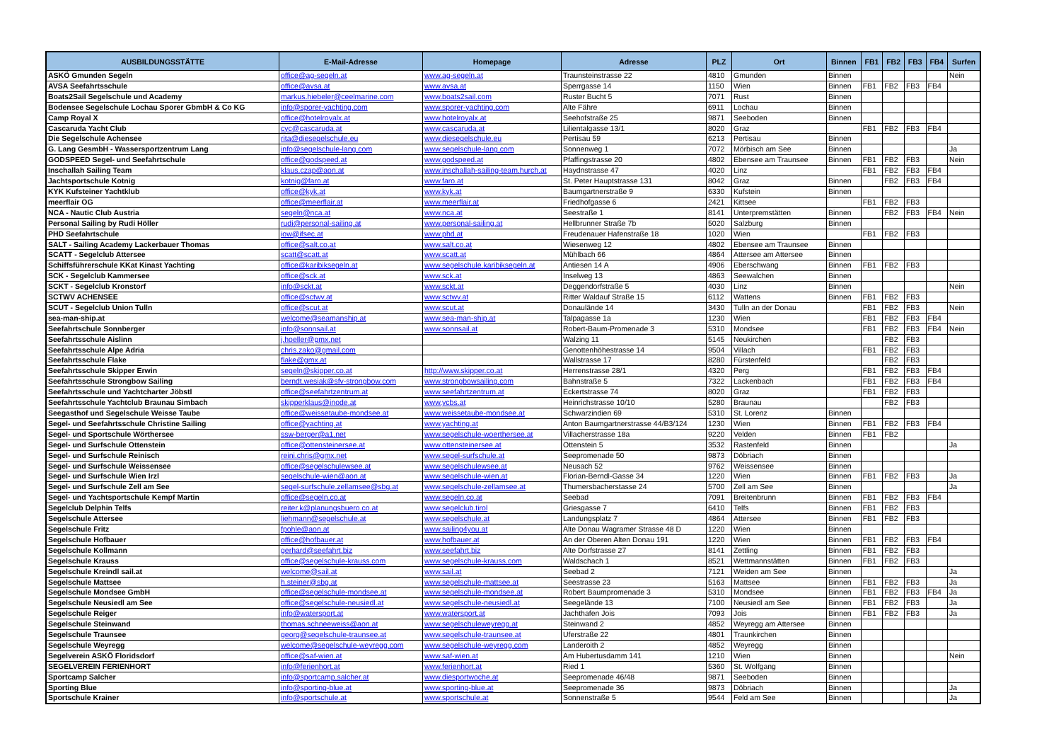| AUSBILDUNGSSTÄTTE | E-Mail-Adresse | Homepage | Adresse | PLZ | Ort | Binnen | FB1 | FB2 | FB3 | FB4 | Surfen |
| --- | --- | --- | --- | --- | --- | --- | --- | --- | --- | --- | --- |
| ASKÖ Gmunden Segeln | office@ag-segeln.at | www.ag-segeln.at | Traunsteinstrasse 22 | 4810 | Gmunden | Binnen | | | | | Nein |
| AVSA Seefahrtsschule | office@avsa.at | www.avsa.at | Sperrgasse 14 | 1150 | Wien | Binnen | FB1 | FB2 | FB3 | FB4 | |
| Boats2Sail Segelschule und Academy | markus.hiebeler@ceelmarine.com | www.boats2sail.com | Ruster Bucht 5 | 7071 | Rust | Binnen | | | | | |
| Bodensee Segelschule Lochau Sporer GbmbH & Co KG | info@sporer-yachting.com | www.sporer-yachting.com | Alte Fähre | 6911 | Lochau | Binnen | | | | | |
| Camp Royal X | office@hotelroyalx.at | www.hotelroyalx.at | Seehofstraße 25 | 9871 | Seeboden | Binnen | | | | | |
| Cascaruda Yacht Club | cyc@cascaruda.at | www.cascaruda.at | Lilientalgasse 13/1 | 8020 | Graz | | FB1 | FB2 | FB3 | FB4 | |
| Die Segelschule Achensee | rita@diesegelschule.eu | www.diesegelschule.eu | Pertisau 59 | 6213 | Pertisau | Binnen | | | | | |
| G. Lang GesmbH - Wassersportzentrum Lang | info@segelschule-lang.com | www.segelschule-lang.com | Sonnenweg 1 | 7072 | Mörbisch am See | Binnen | | | | | Ja |
| GODSPEED Segel- und Seefahrtschule | office@godspeed.at | www.godspeed.at | Pfaffingstrasse 20 | 4802 | Ebensee am Traunsee | Binnen | FB1 | FB2 | FB3 | | Nein |
| Inschallah Sailing Team | klaus.czap@aon.at | www.inschallah-sailing-team.hurch.at | Haydnstrasse 47 | 4020 | Linz | | FB1 | FB2 | FB3 | FB4 | |
| Jachtsportschule Kotnig | kotnig@faro.at | www.faro.at | St. Peter Hauptstrasse 131 | 8042 | Graz | Binnen | | FB2 | FB3 | FB4 | |
| KYK Kufsteiner Yachtklub | office@kyk.at | www.kyk.at | Baumgartnerstraße 9 | 6330 | Kufstein | Binnen | | | | | |
| meerflair OG | office@meerflair.at | www.meerflair.at | Friedhofgasse 6 | 2421 | Kittsee | | FB1 | FB2 | FB3 | | |
| NCA - Nautic Club Austria | segeln@nca.at | www.nca.at | Seestraße 1 | 8141 | Unterpremstätten | Binnen | | FB2 | FB3 | FB4 | Nein |
| Personal Sailing by Rudi Höller | rudi@personal-sailing.at | www.personal-sailing.at | Hellbrunner Straße 7b | 5020 | Salzburg | Binnen | | | | | |
| PHD Seefahrtschule | iow@ifsec.at | www.phd.at | Freudenauer Hafenstraße 18 | 1020 | Wien | | FB1 | FB2 | FB3 | | |
| SALT - Sailing Academy Lackerbauer Thomas | office@salt.co.at | www.salt.co.at | Wiesenweg 12 | 4802 | Ebensee am Traunsee | Binnen | | | | | |
| SCATT - Segelclub Attersee | scatt@scatt.at | www.scatt.at | Mühlbach 66 | 4864 | Attersee am Attersee | Binnen | | | | | |
| Schiffsführerschule KKat Kinast Yachting | office@karibiksegeln.at | www.segelschule.karibiksegeln.at | Antiesen 14 A | 4906 | Eberschwang | Binnen | FB1 | FB2 | FB3 | | |
| SCK - Segelclub Kammersee | office@sck.at | www.sck.at | Inselweg 13 | 4863 | Seewalchen | Binnen | | | | | |
| SCKT - Segelclub Kronstorf | info@sckt.at | www.sckt.at | Deggendorfstraße 5 | 4030 | Linz | Binnen | | | | | Nein |
| SCTWV ACHENSEE | office@sctwv.at | www.sctwv.at | Ritter Waldauf Straße 15 | 6112 | Wattens | Binnen | FB1 | FB2 | FB3 | | |
| SCUT - Segelclub Union Tulln | office@scut.at | www.scut.at | Donaulände 14 | 3430 | Tulln an der Donau | | FB1 | FB2 | FB3 | | Nein |
| sea-man-ship.at | welcome@seamanship.at | www.sea-man-ship.at | Talpagasse 1a | 1230 | Wien | | FB1 | FB2 | FB3 | FB4 | |
| Seefahrtschule Sonnberger | info@sonnsail.at | www.sonnsail.at | Robert-Baum-Promenade 3 | 5310 | Mondsee | | FB1 | FB2 | FB3 | FB4 | Nein |
| Seefahrtsschule Aislinn | j.hoeller@gmx.net | | Walzing 11 | 5145 | Neukirchen | | | FB2 | FB3 | | |
| Seefahrtsschule Alpe Adria | chris.zako@gmail.com | | Genottenhöhestrasse 14 | 9504 | Villach | | FB1 | FB2 | FB3 | | |
| Seefahrtsschule Flake | flake@gmx.at | | Wallstrasse 17 | 8280 | Fürstenfeld | | | FB2 | FB3 | | |
| Seefahrtsschule Skipper Erwin | segeln@skipper.co.at | http://www.skipper.co.at | Herrenstrasse 28/1 | 4320 | Perg | | FB1 | FB2 | FB3 | FB4 | |
| Seefahrtsschule Strongbow Sailing | berndt.wesiak@sfv-strongbow.com | www.strongbowsailing.com | Bahnstraße 5 | 7322 | Lackenbach | | FB1 | FB2 | FB3 | FB4 | |
| Seefahrtsschule und Yachtcharter Jöbstl | office@seefahrtzentrum.at | www.seefahrtzentrum.at | Eckertstrasse 74 | 8020 | Graz | | FB1 | FB2 | FB3 | | |
| Seefahrtsschule Yachtclub Braunau Simbach | skipperklaus@inode.at | www.ycbs.at | Heinrichstrasse 10/10 | 5280 | Braunau | | | FB2 | FB3 | | |
| Seegasthof und Segelschule Weisse Taube | office@weissetaube-mondsee.at | www.weissetaube-mondsee.at | Schwarzindien 69 | 5310 | St. Lorenz | Binnen | | | | | |
| Segel- und Seefahrtsschule Christine Sailing | office@yachting.at | www.yachting.at | Anton Baumgartnerstrasse 44/B3/124 | 1230 | Wien | Binnen | FB1 | FB2 | FB3 | FB4 | |
| Segel- und Sportschule Wörthersee | ssw-berger@a1.net | www.segelschule-woerthersee.at | Villacherstrasse 18a | 9220 | Velden | Binnen | FB1 | FB2 | | | |
| Segel- und Surfschule Ottenstein | office@ottensteinersee.at | www.ottensteinersee.at | Ottenstein 5 | 3532 | Rastenfeld | Binnen | | | | | Ja |
| Segel- und Surfschule Reinisch | reini.chris@gmx.net | www.segel-surfschule.at | Seepromenade 50 | 9873 | Döbriach | Binnen | | | | | |
| Segel- und Surfschule Weissensee | office@segelschulewsee.at | www.segelschulewsee.at | Neusach 52 | 9762 | Weissensee | Binnen | | | | | |
| Segel- und Surfschule Wien Irzl | segelschule-wien@aon.at | www.segelschule-wien.at | Florian-Berndl-Gasse 34 | 1220 | Wien | Binnen | FB1 | FB2 | FB3 | | Ja |
| Segel- und Surfschule Zell am See | segel-surfschule.zellamsee@sbg.at | www.segelschule-zellamsee.at | Thumersbacherstasse 24 | 5700 | Zell am See | Binnen | | | | | Ja |
| Segel- und Yachtsportschule Kempf Martin | office@segeln.co.at | www.segeln.co.at | Seebad | 7091 | Breitenbrunn | Binnen | FB1 | FB2 | FB3 | FB4 | |
| Segelclub Delphin Telfs | reiter.k@planungsbuero.co.at | www.segelclub.tirol | Griesgasse 7 | 6410 | Telfs | Binnen | FB1 | FB2 | FB3 | | |
| Segelschule Attersee | liehmann@segelschule.at | www.segelschule.at | Landungsplatz 7 | 4864 | Attersee | Binnen | FB1 | FB2 | FB3 | | |
| Segelschule Fritz | fpohle@aon.at | www.sailing4you.at | Alte Donau Wagramer Strasse 48 D | 1220 | Wien | Binnen | | | | | |
| Segelschule Hofbauer | office@hofbauer.at | www.hofbauer.at | An der Oberen Alten Donau 191 | 1220 | Wien | Binnen | FB1 | FB2 | FB3 | FB4 | |
| Segelschule Kollmann | gerhard@seefahrt.biz | www.seefahrt.biz | Alte Dorfstrasse 27 | 8141 | Zettling | Binnen | FB1 | FB2 | FB3 | | |
| Segelschule Krauss | office@segelschule-krauss.com | www.segelschule-krauss.com | Waldschach 1 | 8521 | Wettmannstätten | Binnen | FB1 | FB2 | FB3 | | |
| Segelschule Kreindl sail.at | welcome@sail.at | www.sail.at | Seebad 2 | 7121 | Weiden am See | Binnen | | | | | Ja |
| Segelschule Mattsee | h.steiner@sbg.at | www.segelschule-mattsee.at | Seestrasse 23 | 5163 | Mattsee | Binnen | FB1 | FB2 | FB3 | | Ja |
| Segelschule Mondsee GmbH | office@segelschule-mondsee.at | www.segelschule-mondsee.at | Robert Baumpromenade 3 | 5310 | Mondsee | Binnen | FB1 | FB2 | FB3 | FB4 | Ja |
| Segelschule Neusiedl am See | office@segelschule-neusiedl.at | www.segelschule-neusiedl.at | Seegelände 13 | 7100 | Neusiedl am See | Binnen | FB1 | FB2 | FB3 | | Ja |
| Segelschule Reiger | info@watersport.at | www.watersport.at | Jachthafen Jois | 7093 | Jois | Binnen | FB1 | FB2 | FB3 | | Ja |
| Segelschule Steinwand | thomas.schneeweiss@aon.at | www.segelschuleweyregg.at | Steinwand 2 | 4852 | Weyregg am Attersee | Binnen | | | | | |
| Segelschule Traunsee | georg@segelschule-traunsee.at | www.segelschule-traunsee.at | Uferstraße 22 | 4801 | Traunkirchen | Binnen | | | | | |
| Segelschule Weyregg | welcome@segelschule-weyregg.com | www.segelschule-weyregg.com | Landeroith 2 | 4852 | Weyregg | Binnen | | | | | |
| Segelverein ASKÖ Floridsdorf | office@saf-wien.at | www.saf-wien.at | Am Hubertusdamm 141 | 1210 | Wien | Binnen | | | | | Nein |
| SEGELVEREIN FERIENHORT | info@ferienhort.at | www.ferienhort.at | Ried 1 | 5360 | St. Wolfgang | Binnen | | | | | |
| Sportcamp Salcher | info@sportcamp.salcher.at | www.diesportwoche.at | Seepromenade 46/48 | 9871 | Seeboden | Binnen | | | | | |
| Sporting Blue | info@sporting-blue.at | www.sporting-blue.at | Seepromenade 36 | 9873 | Döbriach | Binnen | | | | | Ja |
| Sportschule Krainer | info@sportschule.at | www.sportschule.at | Sonnenstraße 5 | 9544 | Feld am See | Binnen | | | | | Ja |